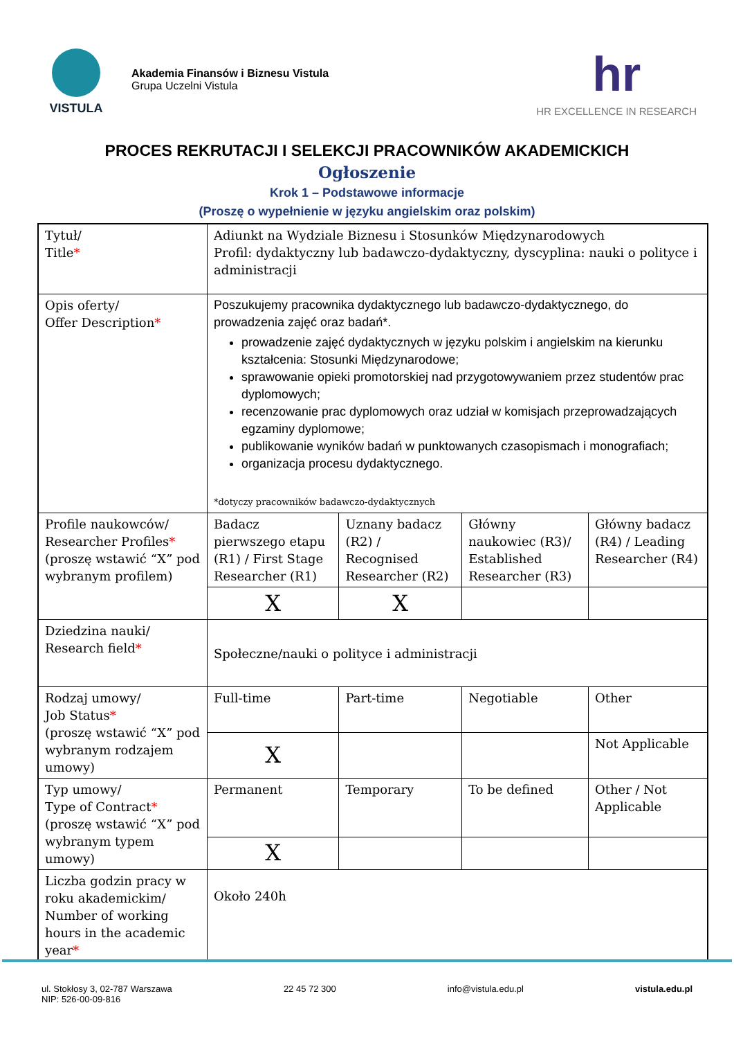VISTULA
Akademia Finansów i Biznesu Vistula
Grupa Uczelni Vistula
hr
HR EXCELLENCE IN RESEARCH
PROCES REKRUTACJI I SELEKCJI PRACOWNIKÓW AKADEMICKICH
Ogłoszenie
Krok 1 – Podstawowe informacje
(Proszę o wypełnienie w języku angielskim oraz polskim)
| Tytuł/ Title * | Adiunkt na Wydziale Biznesu i Stosunków Międzynarodowych Profil: dydaktyczny lub badawczo-dydaktyczny, dyscyplina: nauki o polityce i administracji | | | | |
| Opis oferty/ Offer Description * | Poszukujemy pracownika dydaktycznego lub badawczo-dydaktycznego, do prowadzenia zajęć oraz badań*. prowadzenie zajęć dydaktycznych w języku polskim i angielskim na kierunku kształcenia: Stosunki Międzynarodowe; sprawowanie opieki promotorskiej nad przygotowywaniem przez studentów prac dyplomowych; recenzowanie prac dyplomowych oraz udział w komisjach przeprowadzających egzaminy dyplomowe; publikowanie wyników badań w punktowanych czasopismach i monografiach; organizacja procesu dydaktycznego. *dotyczy pracowników badawczo-dydaktycznych | | | | |
| Profile naukowców/ Researcher Profiles * (proszę wstawić “X” pod wybranym profilem) | Badacz pierwszego etapu (R1) / First Stage Researcher (R1) | | Uznany badacz (R2) / Recognised Researcher (R2) | Główny naukowiec (R3)/ Established Researcher (R3) | Główny badacz (R4) / Leading Researcher (R4) |
| | X | | X | | |
| Dziedzina nauki/ Research field * | Społeczne/nauki o polityce i administracji | | | | |
| Rodzaj umowy/ Job Status * (proszę wstawić “X” pod wybranym rodzajem umowy) | Full-time | Part-time | | Negotiable | Other |
| | X | | | | Not Applicable |
| Typ umowy/ Type of Contract * (proszę wstawić “X” pod wybranym typem umowy) | Permanent | Temporary | | To be defined | Other / Not Applicable |
| | X | | | | |
| Liczba godzin pracy w roku akademickim/ Number of working hours in the academic year * | Około 240h | | | | |
ul. Stokłosy 3, 02-787 Warszawa
NIP: 526-00-09-816
22 45 72 300 info@vistula.edu.pl vistula.edu.pl